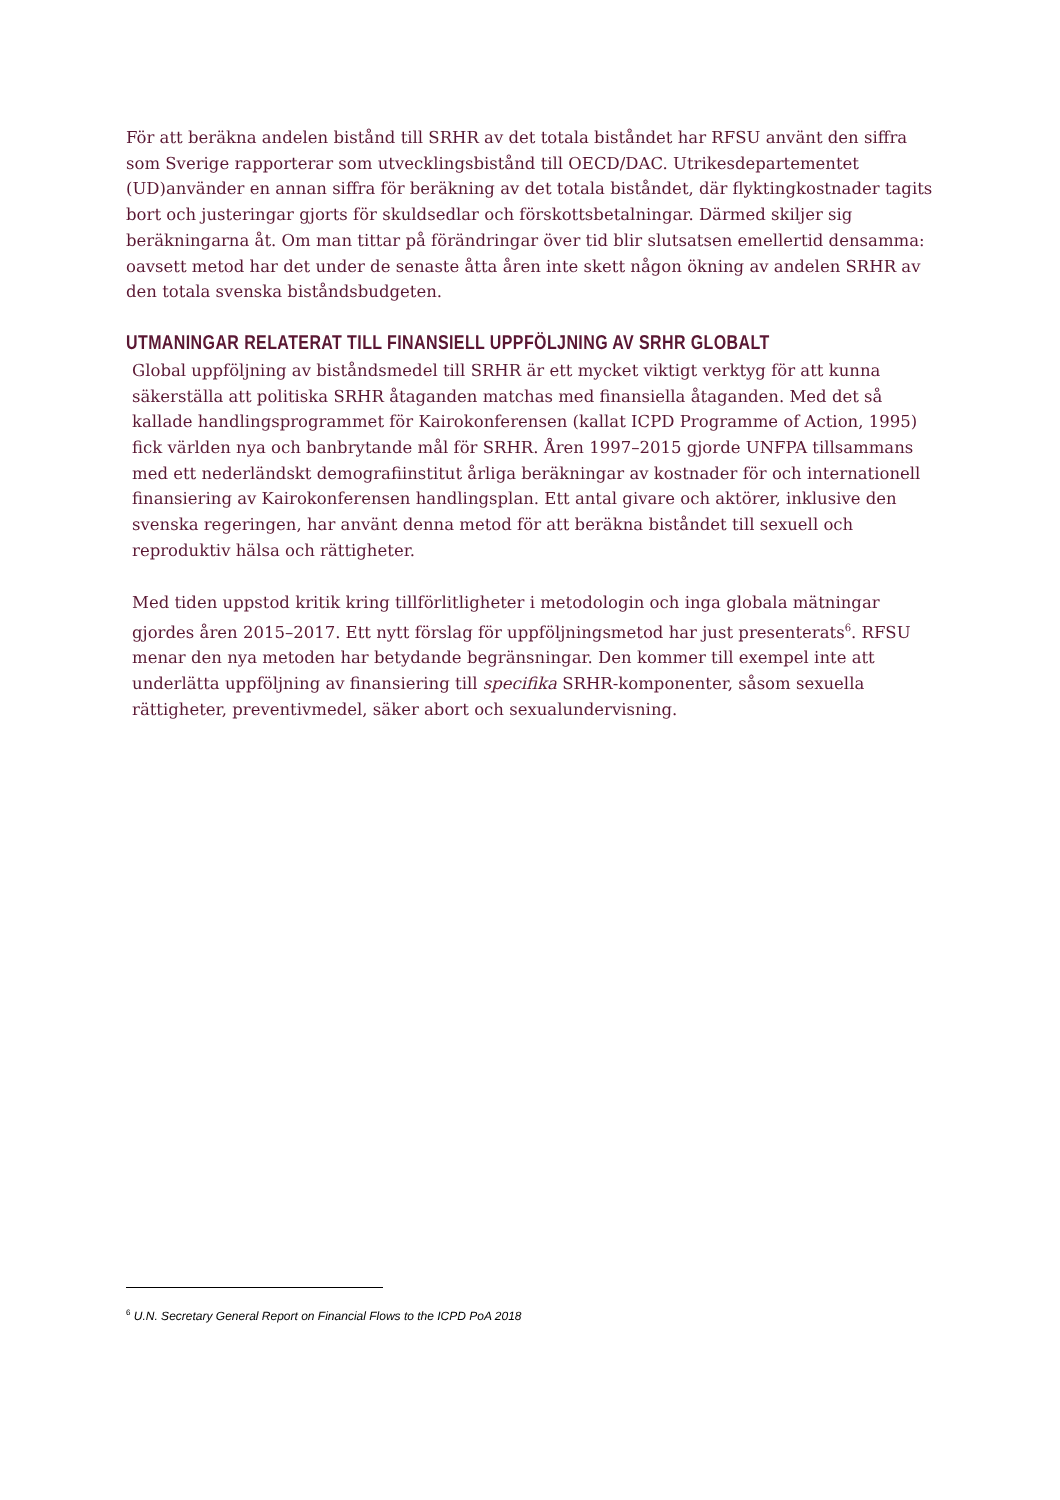För att beräkna andelen bistånd till SRHR av det totala biståndet har RFSU använt den siffra som Sverige rapporterar som utvecklingsbistånd till OECD/DAC. Utrikesdepartementet (UD)använder en annan siffra för beräkning av det totala biståndet, där flyktingkostnader tagits bort och justeringar gjorts för skuldsedlar och förskottsbetalningar. Därmed skiljer sig beräkningarna åt. Om man tittar på förändringar över tid blir slutsatsen emellertid densamma: oavsett metod har det under de senaste åtta åren inte skett någon ökning av andelen SRHR av den totala svenska biståndsbudgeten.
UTMANINGAR RELATERAT TILL FINANSIELL UPPFÖLJNING AV SRHR GLOBALT
Global uppföljning av biståndsmedel till SRHR är ett mycket viktigt verktyg för att kunna säkerställa att politiska SRHR åtaganden matchas med finansiella åtaganden. Med det så kallade handlingsprogrammet för Kairokonferensen (kallat ICPD Programme of Action, 1995) fick världen nya och banbrytande mål för SRHR. Åren 1997–2015 gjorde UNFPA tillsammans med ett nederländskt demografiinstitut årliga beräkningar av kostnader för och internationell finansiering av Kairokonferensen handlingsplan. Ett antal givare och aktörer, inklusive den svenska regeringen, har använt denna metod för att beräkna biståndet till sexuell och reproduktiv hälsa och rättigheter.
Med tiden uppstod kritik kring tillförlitligheter i metodologin och inga globala mätningar gjordes åren 2015–2017. Ett nytt förslag för uppföljningsmetod har just presenterats<sup>6</sup>. RFSU menar den nya metoden har betydande begränsningar. Den kommer till exempel inte att underlätta uppföljning av finansiering till specifika SRHR-komponenter, såsom sexuella rättigheter, preventivmedel, säker abort och sexualundervisning.
<sup>6</sup> U.N. Secretary General Report on Financial Flows to the ICPD PoA 2018